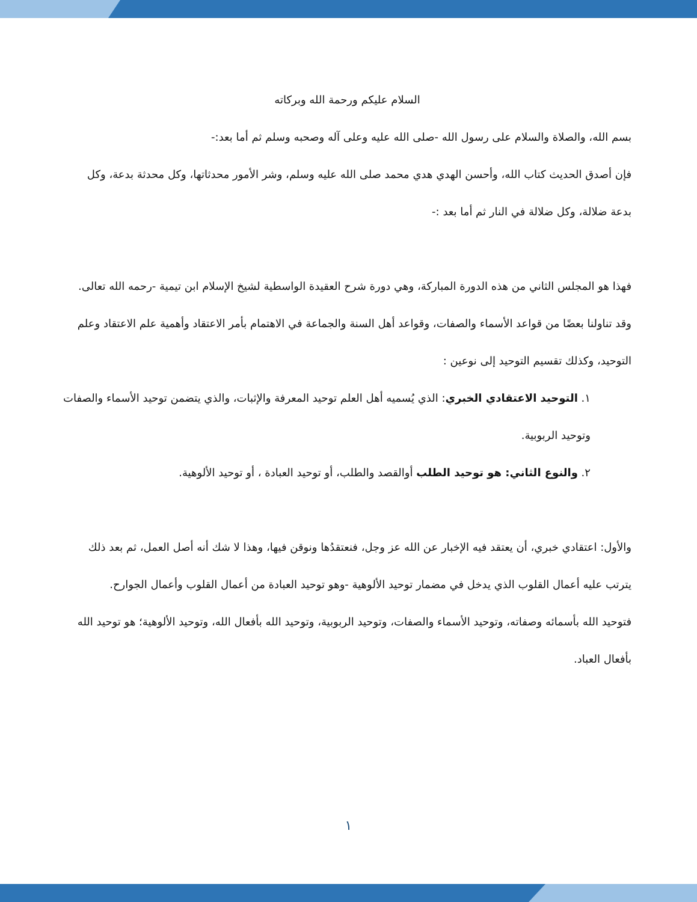السلام عليكم ورحمة الله وبركاته
بسم الله، والصلاة والسلام على رسول الله -صلى الله عليه وعلى آله وصحبه وسلم ثم أما بعد:-
فإن أصدق الحديث كتاب الله، وأحسن الهدي هدي محمد صلى الله عليه وسلم، وشر الأمور محدثاتها، وكل محدثة بدعة، وكل بدعة ضلالة، وكل ضلالة في النار ثم أما بعد :-
فهذا هو المجلس الثاني من هذه الدورة المباركة، وهي دورة شرح العقيدة الواسطية لشيخ الإسلام ابن تيمية -رحمه الله تعالى.
وقد تناولنا بعضًا من قواعد الأسماء والصفات، وقواعد أهل السنة والجماعة في الاهتمام بأمر الاعتقاد وأهمية علم الاعتقاد وعلم التوحيد، وكذلك تقسيم التوحيد إلى نوعين :
١. التوحيد الاعتقادي الخبري: الذي يُسميه أهل العلم توحيد المعرفة والإثبات، والذي يتضمن توحيد الأسماء والصفات وتوحيد الربوبية.
٢. والنوع الثاني: هو توحيد الطلب أوالقصد والطلب، أو توحيد العبادة ، أو توحيد الألوهية.
والأول: اعتقادي خبري، أن يعتقد فيه الإخبار عن الله عز وجل، فنعتقدُها ونوقن فيها، وهذا لا شك أنه أصل العمل، ثم بعد ذلك يترتب عليه أعمال القلوب الذي يدخل في مضمار توحيد الألوهية -وهو توحيد العبادة من أعمال القلوب وأعمال الجوارح.
فتوحيد الله بأسمائه وصفاته، وتوحيد الأسماء والصفات، وتوحيد الربوبية، وتوحيد الله بأفعال الله، وتوحيد الألوهية؛ هو توحيد الله بأفعال العباد.
١